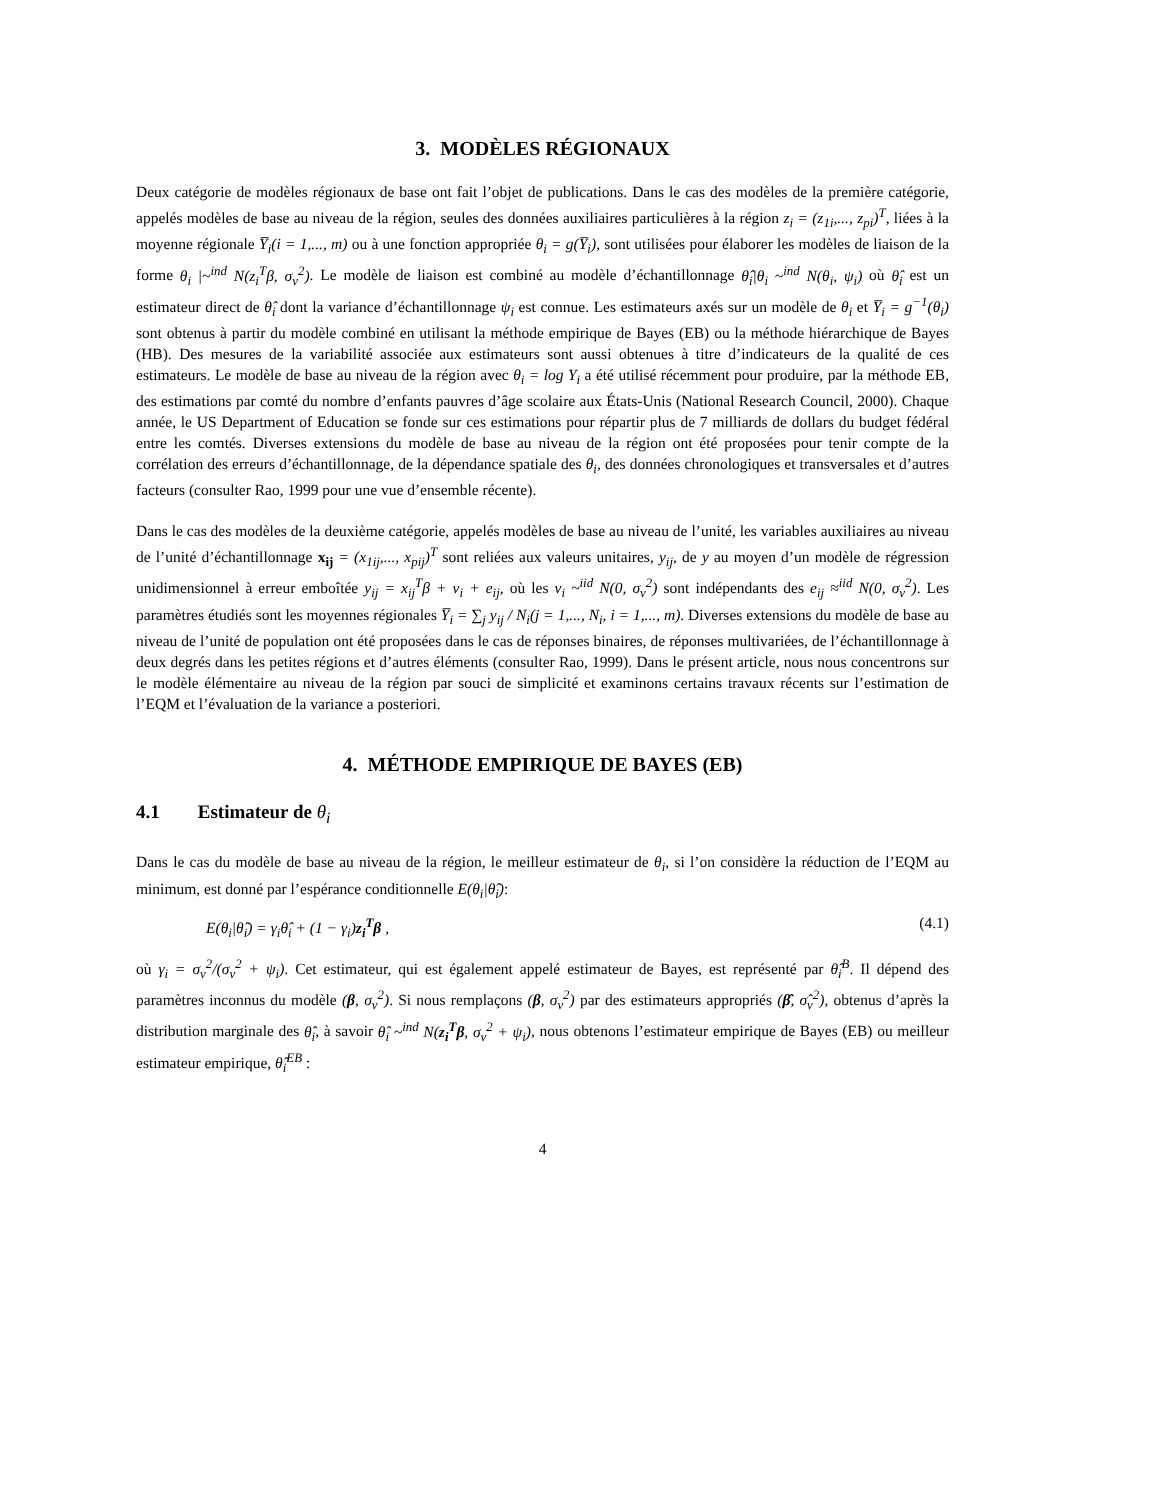3. MODÈLES RÉGIONAUX
Deux catégorie de modèles régionaux de base ont fait l’objet de publications. Dans le cas des modèles de la première catégorie, appelés modèles de base au niveau de la région, seules des données auxiliaires particulières à la région z<sub>i</sub> = (z<sub>1i</sub>,..., z<sub>pi</sub>)<sup>T</sup>, liées à la moyenne régionale Y̅<sub>i</sub>(i = 1,..., m) ou à une fonction appropriée θ<sub>i</sub> = g(Y̅<sub>i</sub>), sont utilisées pour élaborer les modèles de liaison de la forme θ<sub>i</sub> |~<sup>ind</sup> N(z<sub>i</sub><sup>T</sup>β, σ<sub>v</sub><sup>2</sup>). Le modèle de liaison est combiné au modèle d’échantillonnage θ̂<sub>i</sub>|θ<sub>i</sub> ~<sup>ind</sup> N(θ<sub>i</sub>, ψ<sub>i</sub>) où θ̂<sub>i</sub> est un estimateur direct de θ̂<sub>i</sub> dont la variance d’échantillonnage ψ<sub>i</sub> est connue. Les estimateurs axés sur un modèle de θ<sub>i</sub> et Y̅<sub>i</sub> = g<sup>−1</sup>(θ<sub>i</sub>) sont obtenus à partir du modèle combiné en utilisant la méthode empirique de Bayes (EB) ou la méthode hiérarchique de Bayes (HB). Des mesures de la variabilité associée aux estimateurs sont aussi obtenues à titre d’indicateurs de la qualité de ces estimateurs. Le modèle de base au niveau de la région avec θ<sub>i</sub> = log Y<sub>i</sub> a été utilisé récemment pour produire, par la méthode EB, des estimations par comté du nombre d’enfants pauvres d’âge scolaire aux États-Unis (National Research Council, 2000). Chaque année, le US Department of Education se fonde sur ces estimations pour répartir plus de 7 milliards de dollars du budget fédéral entre les comtés. Diverses extensions du modèle de base au niveau de la région ont été proposées pour tenir compte de la corrélation des erreurs d’échantillonnage, de la dépendance spatiale des θ<sub>i</sub>, des données chronologiques et transversales et d’autres facteurs (consulter Rao, 1999 pour une vue d’ensemble récente).
Dans le cas des modèles de la deuxième catégorie, appelés modèles de base au niveau de l’unité, les variables auxiliaires au niveau de l’unité d’échantillonnage x<sub>ij</sub> = (x<sub>1ij</sub>,..., x<sub>pij</sub>)<sup>T</sup> sont reliées aux valeurs unitaires, y<sub>ij</sub>, de y au moyen d’un modèle de régression unidimensionnel à erreur emboîtée y<sub>ij</sub> = x<sub>ij</sub><sup>T</sup>β + v<sub>i</sub> + e<sub>ij</sub>, où les v<sub>i</sub> ~<sup>iid</sup> N(0, σ<sub>v</sub><sup>2</sup>) sont indépendants des e<sub>ij</sub> ≈<sup>iid</sup> N(0, σ<sub>v</sub><sup>2</sup>). Les paramètres étudiés sont les moyennes régionales Y̅<sub>i</sub> = ∑<sub>j</sub> y<sub>ij</sub> / N<sub>i</sub>(j = 1,..., N<sub>i</sub>, i = 1,..., m). Diverses extensions du modèle de base au niveau de l’unité de population ont été proposées dans le cas de réponses binaires, de réponses multivariées, de l’échantillonnage à deux degrés dans les petites régions et d’autres éléments (consulter Rao, 1999). Dans le présent article, nous nous concentrons sur le modèle élémentaire au niveau de la région par souci de simplicité et examinons certains travaux récents sur l’estimation de l’EQM et l’évaluation de la variance a posteriori.
4. MÉTHODE EMPIRIQUE DE BAYES (EB)
4.1 Estimateur de θ<sub>i</sub>
Dans le cas du modèle de base au niveau de la région, le meilleur estimateur de θ<sub>i</sub>, si l’on considère la réduction de l’EQM au minimum, est donné par l’espérance conditionnelle E(θ<sub>i</sub>|θ̂<sub>i</sub>):
E(θ<sub>i</sub>|θ̂<sub>i</sub>) = γ<sub>i</sub>θ̂<sub>i</sub> + (1 − γ<sub>i</sub>)z<sub>i</sub><sup>T</sup>β , (4.1)
où γ<sub>i</sub> = σ<sub>v</sub><sup>2</sup>/(σ<sub>v</sub><sup>2</sup> + ψ<sub>i</sub>). Cet estimateur, qui est également appelé estimateur de Bayes, est représenté par θ̂<sub>i</sub><sup>B</sup>. Il dépend des paramètres inconnus du modèle (β, σ<sub>v</sub><sup>2</sup>). Si nous remplaçons (β, σ<sub>v</sub><sup>2</sup>) par des estimateurs appropriés (β̂, σ̂<sub>v</sub><sup>2</sup>), obtenus d’après la distribution marginale des θ̂<sub>i</sub>, à savoir θ̂<sub>i</sub> ~<sup>ind</sup> N(z<sub>i</sub><sup>T</sup>β, σ<sub>v</sub><sup>2</sup> + ψ<sub>i</sub>), nous obtenons l’estimateur empirique de Bayes (EB) ou meilleur estimateur empirique, θ̂<sub>i</sub><sup>EB</sup> :
4